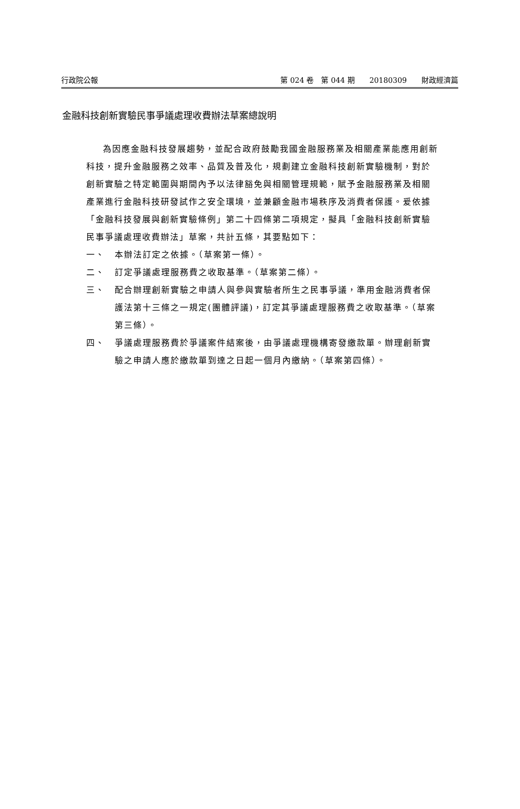行政院公報 第 024 卷　第 044 期　　20180309　　財政經濟篇
金融科技創新實驗民事爭議處理收費辦法草案總說明
為因應金融科技發展趨勢，並配合政府鼓勵我國金融服務業及相關產業能應用創新科技，提升金融服務之效率、品質及普及化，規劃建立金融科技創新實驗機制，對於創新實驗之特定範圍與期間內予以法律豁免與相關管理規範，賦予金融服務業及相關產業進行金融科技研發試作之安全環境，並兼顧金融市場秩序及消費者保護。爰依據「金融科技發展與創新實驗條例」第二十四條第二項規定，擬具「金融科技創新實驗民事爭議處理收費辦法」草案，共計五條，其要點如下：
一、 本辦法訂定之依據。（草案第一條）。
二、 訂定爭議處理服務費之收取基準。（草案第二條）。
三、 配合辦理創新實驗之申請人與參與實驗者所生之民事爭議，準用金融消費者保護法第十三條之一規定(團體評議)，訂定其爭議處理服務費之收取基準。（草案第三條）。
四、 爭議處理服務費於爭議案件結案後，由爭議處理機構寄發繳款單。辦理創新實驗之申請人應於繳款單到達之日起一個月內繳納。（草案第四條）。